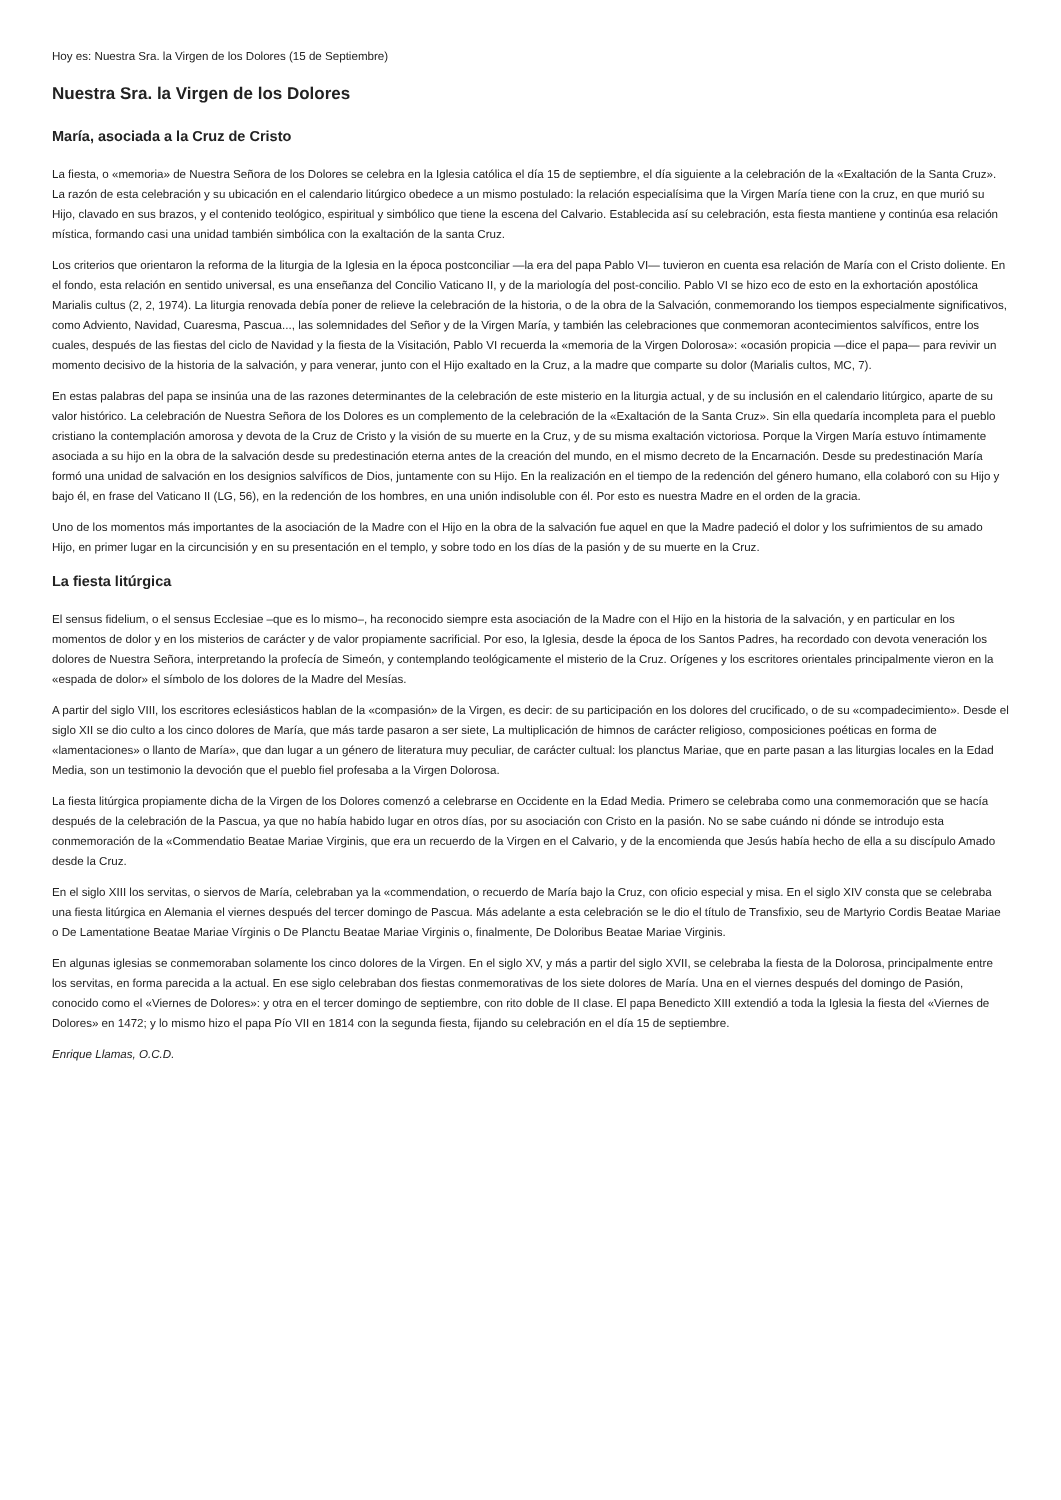Hoy es: Nuestra Sra. la Virgen de los Dolores (15 de Septiembre)
Nuestra Sra. la Virgen de los Dolores
María, asociada a la Cruz de Cristo
La fiesta, o «memoria» de Nuestra Señora de los Dolores se celebra en la Iglesia católica el día 15 de septiembre, el día siguiente a la celebración de la «Exaltación de la Santa Cruz». La razón de esta celebración y su ubicación en el calendario litúrgico obedece a un mismo postulado: la relación especialísima que la Virgen María tiene con la cruz, en que murió su Hijo, clavado en sus brazos, y el contenido teológico, espiritual y simbólico que tiene la escena del Calvario. Establecida así su celebración, esta fiesta mantiene y continúa esa relación mística, formando casi una unidad también simbólica con la exaltación de la santa Cruz.
Los criterios que orientaron la reforma de la liturgia de la Iglesia en la época postconciliar —la era del papa Pablo VI— tuvieron en cuenta esa relación de María con el Cristo doliente. En el fondo, esta relación en sentido universal, es una enseñanza del Concilio Vaticano II, y de la mariología del post-concilio. Pablo VI se hizo eco de esto en la exhortación apostólica Marialis cultus (2, 2, 1974). La liturgia renovada debía poner de relieve la celebración de la historia, o de la obra de la Salvación, conmemorando los tiempos especialmente significativos, como Adviento, Navidad, Cuaresma, Pascua..., las solemnidades del Señor y de la Virgen María, y también las celebraciones que conmemoran acontecimientos salvíficos, entre los cuales, después de las fiestas del ciclo de Navidad y la fiesta de la Visitación, Pablo VI recuerda la «memoria de la Virgen Dolorosa»: «ocasión propicia —dice el papa— para revivir un momento decisivo de la historia de la salvación, y para venerar, junto con el Hijo exaltado en la Cruz, a la madre que comparte su dolor (Marialis cultos, MC, 7).
En estas palabras del papa se insinúa una de las razones determinantes de la celebración de este misterio en la liturgia actual, y de su inclusión en el calendario litúrgico, aparte de su valor histórico. La celebración de Nuestra Señora de los Dolores es un complemento de la celebración de la «Exaltación de la Santa Cruz». Sin ella quedaría incompleta para el pueblo cristiano la contemplación amorosa y devota de la Cruz de Cristo y la visión de su muerte en la Cruz, y de su misma exaltación victoriosa. Porque la Virgen María estuvo íntimamente asociada a su hijo en la obra de la salvación desde su predestinación eterna antes de la creación del mundo, en el mismo decreto de la Encarnación. Desde su predestinación María formó una unidad de salvación en los designios salvíficos de Dios, juntamente con su Hijo. En la realización en el tiempo de la redención del género humano, ella colaboró con su Hijo y bajo él, en frase del Vaticano II (LG, 56), en la redención de los hombres, en una unión indisoluble con él. Por esto es nuestra Madre en el orden de la gracia.
Uno de los momentos más importantes de la asociación de la Madre con el Hijo en la obra de la salvación fue aquel en que la Madre padeció el dolor y los sufrimientos de su amado Hijo, en primer lugar en la circuncisión y en su presentación en el templo, y sobre todo en los días de la pasión y de su muerte en la Cruz.
La fiesta litúrgica
El sensus fidelium, o el sensus Ecclesiae –que es lo mismo–, ha reconocido siempre esta asociación de la Madre con el Hijo en la historia de la salvación, y en particular en los momentos de dolor y en los misterios de carácter y de valor propiamente sacrificial. Por eso, la Iglesia, desde la época de los Santos Padres, ha recordado con devota veneración los dolores de Nuestra Señora, interpretando la profecía de Simeón, y contemplando teológicamente el misterio de la Cruz. Orígenes y los escritores orientales principalmente vieron en la «espada de dolor» el símbolo de los dolores de la Madre del Mesías.
A partir del siglo VIII, los escritores eclesiásticos hablan de la «compasión» de la Virgen, es decir: de su participación en los dolores del crucificado, o de su «compadecimiento». Desde el siglo XII se dio culto a los cinco dolores de María, que más tarde pasaron a ser siete, La multiplicación de himnos de carácter religioso, composiciones poéticas en forma de «lamentaciones» o llanto de María», que dan lugar a un género de literatura muy peculiar, de carácter cultual: los planctus Mariae, que en parte pasan a las liturgias locales en la Edad Media, son un testimonio la devoción que el pueblo fiel profesaba a la Virgen Dolorosa.
La fiesta litúrgica propiamente dicha de la Virgen de los Dolores comenzó a celebrarse en Occidente en la Edad Media. Primero se celebraba como una conmemoración que se hacía después de la celebración de la Pascua, ya que no había habido lugar en otros días, por su asociación con Cristo en la pasión. No se sabe cuándo ni dónde se introdujo esta conmemoración de la «Commendatio Beatae Mariae Virginis, que era un recuerdo de la Virgen en el Calvario, y de la encomienda que Jesús había hecho de ella a su discípulo Amado desde la Cruz.
En el siglo XIII los servitas, o siervos de María, celebraban ya la «commendation, o recuerdo de María bajo la Cruz, con oficio especial y misa. En el siglo XIV consta que se celebraba una fiesta litúrgica en Alemania el viernes después del tercer domingo de Pascua. Más adelante a esta celebración se le dio el título de Transfixio, seu de Martyrio Cordis Beatae Mariae o De Lamentatione Beatae Mariae Vírginis o De Planctu Beatae Mariae Virginis o, finalmente, De Doloribus Beatae Mariae Virginis.
En algunas iglesias se conmemoraban solamente los cinco dolores de la Virgen. En el siglo XV, y más a partir del siglo XVII, se celebraba la fiesta de la Dolorosa, principalmente entre los servitas, en forma parecida a la actual. En ese siglo celebraban dos fiestas conmemorativas de los siete dolores de María. Una en el viernes después del domingo de Pasión, conocido como el «Viernes de Dolores»: y otra en el tercer domingo de septiembre, con rito doble de II clase. El papa Benedicto XIII extendió a toda la Iglesia la fiesta del «Viernes de Dolores» en 1472; y lo mismo hizo el papa Pío VII en 1814 con la segunda fiesta, fijando su celebración en el día 15 de septiembre.
Enrique Llamas, O.C.D.